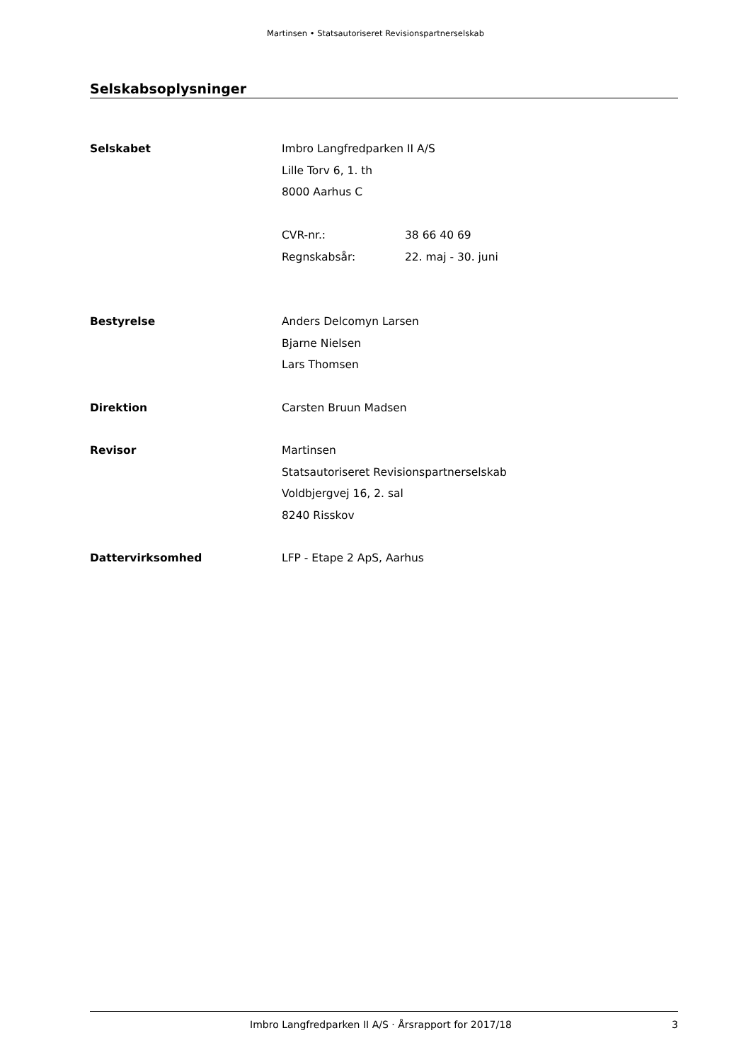Martinsen • Statsautoriseret Revisionspartnerselskab
Selskabsoplysninger
Selskabet Imbro Langfredparken II A/S
Lille Torv 6, 1. th
8000 Aarhus C
CVR-nr.: 38 66 40 69
Regnskabsår: 22. maj - 30. juni
Bestyrelse Anders Delcomyn Larsen
Bjarne Nielsen
Lars Thomsen
Direktion Carsten Bruun Madsen
Revisor Martinsen
Statsautoriseret Revisionspartnerselskab
Voldbjergvej 16, 2. sal
8240 Risskov
Dattervirksomhed LFP - Etape 2 ApS, Aarhus
Imbro Langfredparken II A/S · Årsrapport for 2017/18 3